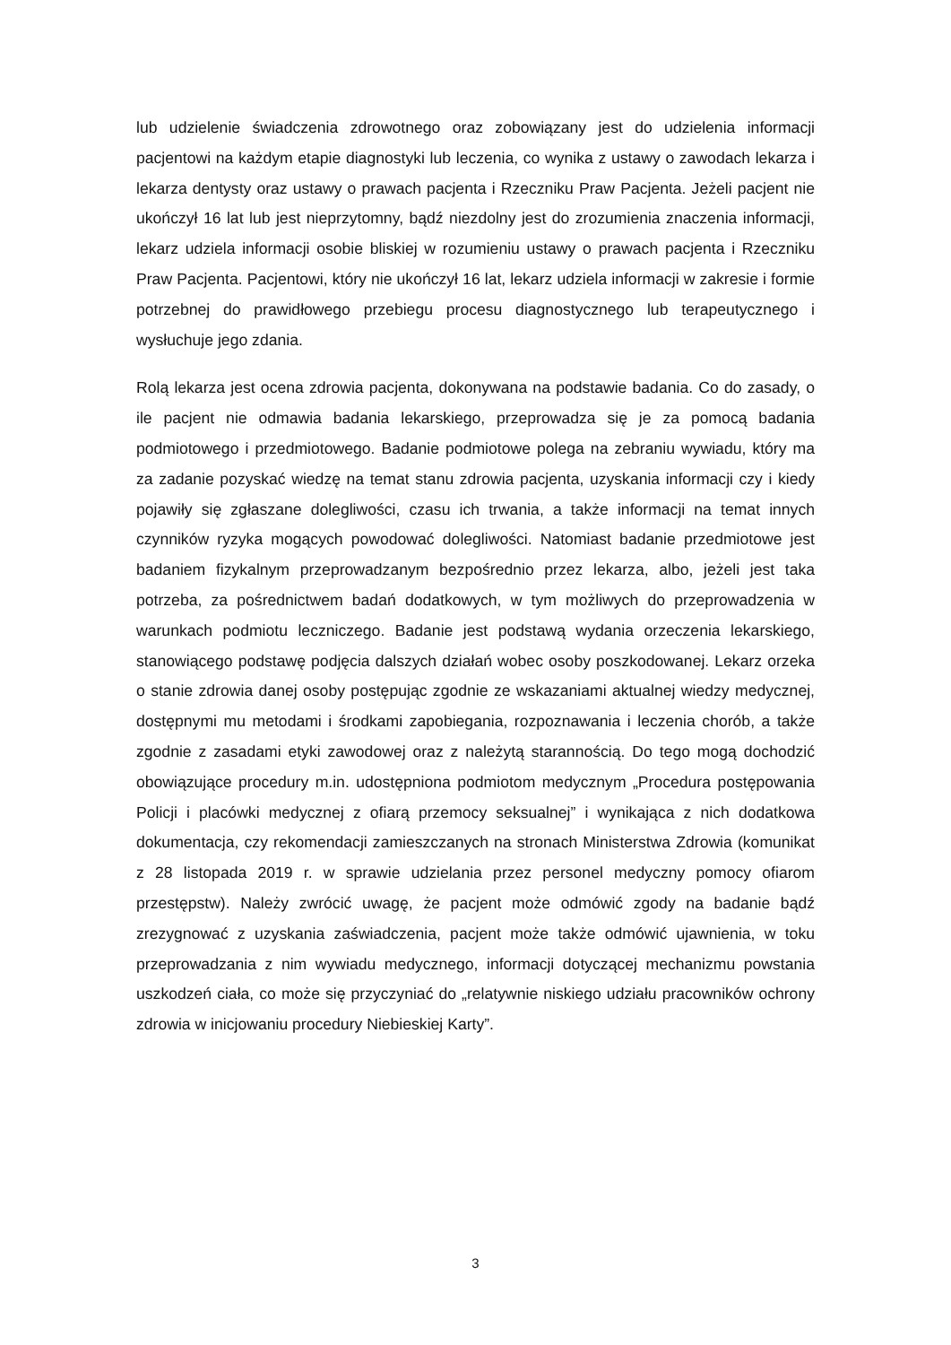lub udzielenie świadczenia zdrowotnego oraz zobowiązany jest do udzielenia informacji pacjentowi na każdym etapie diagnostyki lub leczenia, co wynika z ustawy o zawodach lekarza i lekarza dentysty oraz ustawy o prawach pacjenta i Rzeczniku Praw Pacjenta. Jeżeli pacjent nie ukończył 16 lat lub jest nieprzytomny, bądź niezdolny jest do zrozumienia znaczenia informacji, lekarz udziela informacji osobie bliskiej w rozumieniu ustawy o prawach pacjenta i Rzeczniku Praw Pacjenta. Pacjentowi, który nie ukończył 16 lat, lekarz udziela informacji w zakresie i formie potrzebnej do prawidłowego przebiegu procesu diagnostycznego lub terapeutycznego i wysłuchuje jego zdania.
Rolą lekarza jest ocena zdrowia pacjenta, dokonywana na podstawie badania. Co do zasady, o ile pacjent nie odmawia badania lekarskiego, przeprowadza się je za pomocą badania podmiotowego i przedmiotowego. Badanie podmiotowe polega na zebraniu wywiadu, który ma za zadanie pozyskać wiedzę na temat stanu zdrowia pacjenta, uzyskania informacji czy i kiedy pojawiły się zgłaszane dolegliwości, czasu ich trwania, a także informacji na temat innych czynników ryzyka mogących powodować dolegliwości. Natomiast badanie przedmiotowe jest badaniem fizykalnym przeprowadzanym bezpośrednio przez lekarza, albo, jeżeli jest taka potrzeba, za pośrednictwem badań dodatkowych, w tym możliwych do przeprowadzenia w warunkach podmiotu leczniczego. Badanie jest podstawą wydania orzeczenia lekarskiego, stanowiącego podstawę podjęcia dalszych działań wobec osoby poszkodowanej. Lekarz orzeka o stanie zdrowia danej osoby postępując zgodnie ze wskazaniami aktualnej wiedzy medycznej, dostępnymi mu metodami i środkami zapobiegania, rozpoznawania i leczenia chorób, a także zgodnie z zasadami etyki zawodowej oraz z należytą starannością. Do tego mogą dochodzić obowiązujące procedury m.in. udostępniona podmiotom medycznym „Procedura postępowania Policji i placówki medycznej z ofiarą przemocy seksualnej” i wynikająca z nich dodatkowa dokumentacja, czy rekomendacji zamieszczanych na stronach Ministerstwa Zdrowia (komunikat z 28 listopada 2019 r. w sprawie udzielania przez personel medyczny pomocy ofiarom przestępstw). Należy zwrócić uwagę, że pacjent może odmówić zgody na badanie bądź zrezygnować z uzyskania zaświadczenia, pacjent może także odmówić ujawnienia, w toku przeprowadzania z nim wywiadu medycznego, informacji dotyczącej mechanizmu powstania uszkodzeń ciała, co może się przyczyniać do „relatywnie niskiego udziału pracowników ochrony zdrowia w inicjowaniu procedury Niebieskiej Karty”.
3